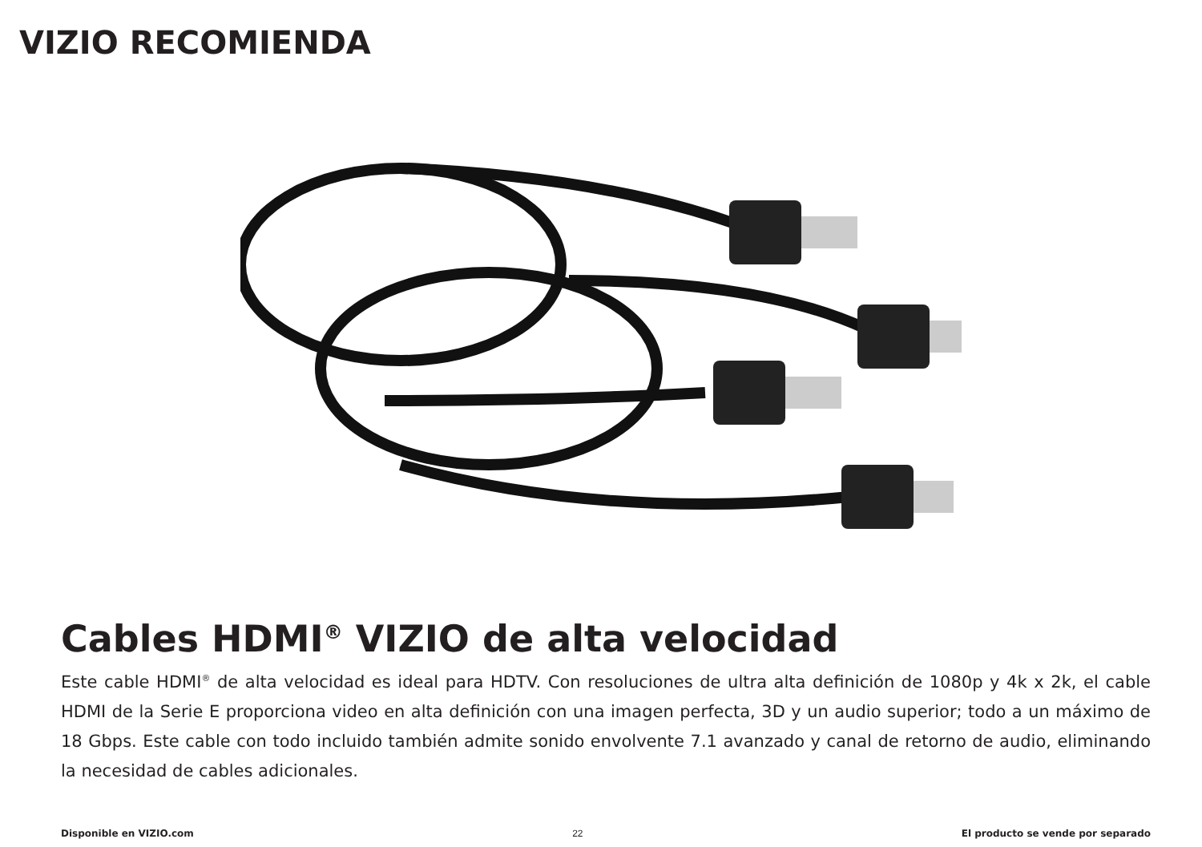VIZIO RECOMIENDA
Cables HDMI<sup>®</sup> VIZIO de alta velocidad
Este cable HDMI<sup>®</sup> de alta velocidad es ideal para HDTV. Con resoluciones de ultra alta definición de 1080p y 4k x 2k, el cable HDMI de la Serie E proporciona video en alta definición con una imagen perfecta, 3D y un audio superior; todo a un máximo de 18 Gbps. Este cable con todo incluido también admite sonido envolvente 7.1 avanzado y canal de retorno de audio, eliminando la necesidad de cables adicionales.
Disponible en VIZIO.com 22 El producto se vende por separado